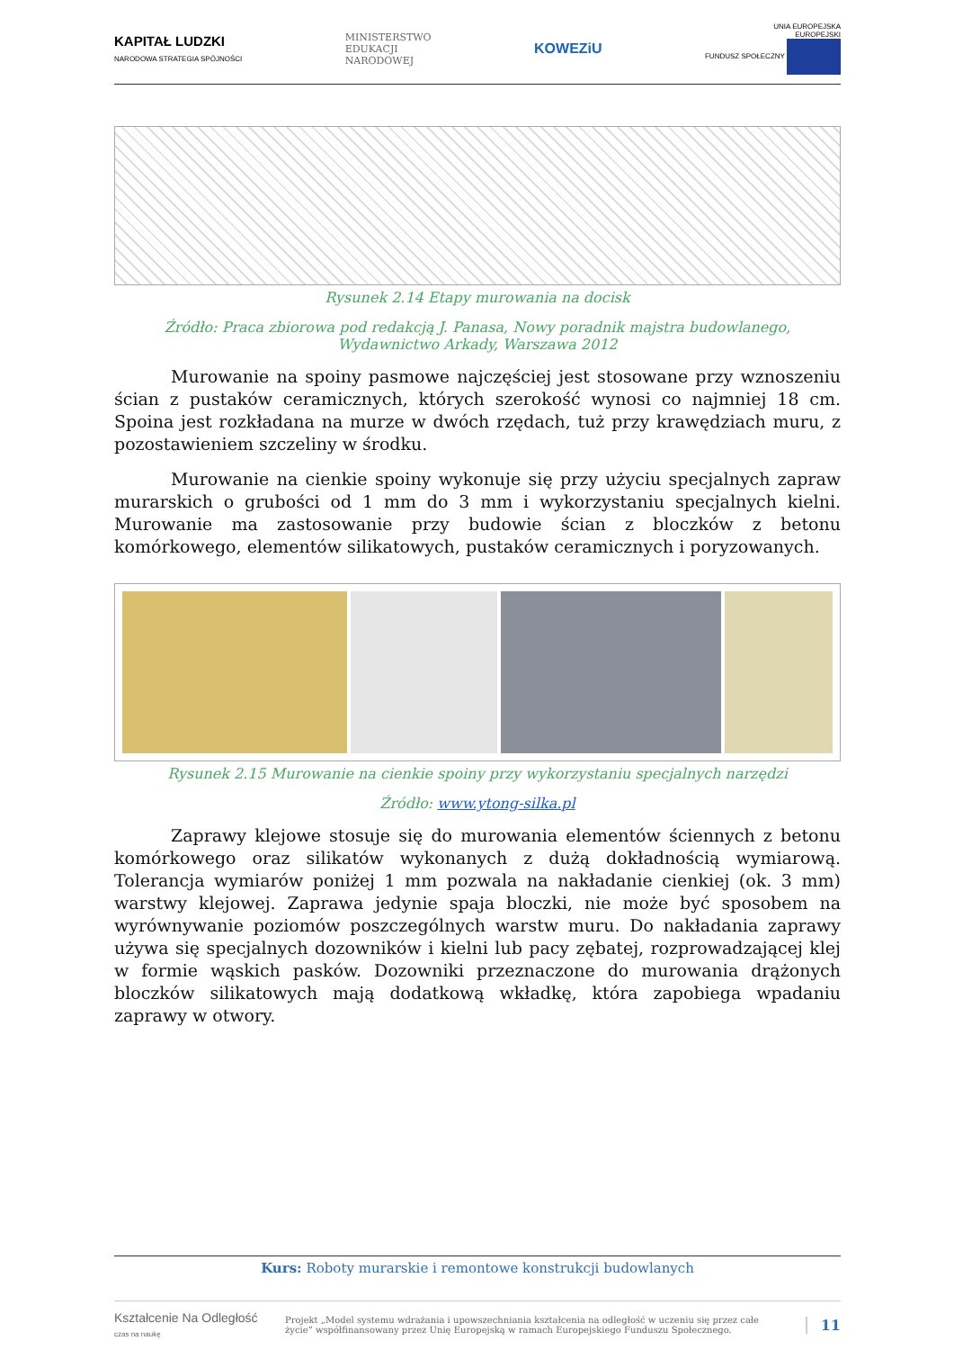KAPITAŁ LUDZKI
NARODOWA STRATEGIA SPÓJNOŚCI
MINISTERSTWO
EDUKACJI
NARODOWEJ
KOWEZiU
UNIA EUROPEJSKA
EUROPEJSKI
FUNDUSZ SPOŁECZNY
Rysunek 2.14 Etapy murowania na docisk
Źródło: Praca zbiorowa pod redakcją J. Panasa, Nowy poradnik majstra budowlanego, Wydawnictwo Arkady, Warszawa 2012
Murowanie na spoiny pasmowe najczęściej jest stosowane przy wznoszeniu ścian z pustaków ceramicznych, których szerokość wynosi co najmniej 18 cm. Spoina jest rozkładana na murze w dwóch rzędach, tuż przy krawędziach muru, z pozostawieniem szczeliny w środku.
Murowanie na cienkie spoiny wykonuje się przy użyciu specjalnych zapraw murarskich o grubości od 1 mm do 3 mm i wykorzystaniu specjalnych kielni. Murowanie ma zastosowanie przy budowie ścian z bloczków z betonu komórkowego, elementów silikatowych, pustaków ceramicznych i poryzowanych.
Rysunek 2.15 Murowanie na cienkie spoiny przy wykorzystaniu specjalnych narzędzi
Źródło: www.ytong-silka.pl
Zaprawy klejowe stosuje się do murowania elementów ściennych z betonu komórkowego oraz silikatów wykonanych z dużą dokładnością wymiarową. Tolerancja wymiarów poniżej 1 mm pozwala na nakładanie cienkiej (ok. 3 mm) warstwy klejowej. Zaprawa jedynie spaja bloczki, nie może być sposobem na wyrównywanie poziomów poszczególnych warstw muru. Do nakładania zaprawy używa się specjalnych dozowników i kielni lub pacy zębatej, rozprowadzającej klej w formie wąskich pasków. Dozowniki przeznaczone do murowania drążonych bloczków silikatowych mają dodatkową wkładkę, która zapobiega wpadaniu zaprawy w otwory.
Kurs: Roboty murarskie i remontowe konstrukcji budowlanych
Kształcenie Na Odległość
czas na naukę
Projekt „Model systemu wdrażania i upowszechniania kształcenia na odległość w uczeniu się przez całe życie” współfinansowany przez Unię Europejską w ramach Europejskiego Funduszu Społecznego.
11